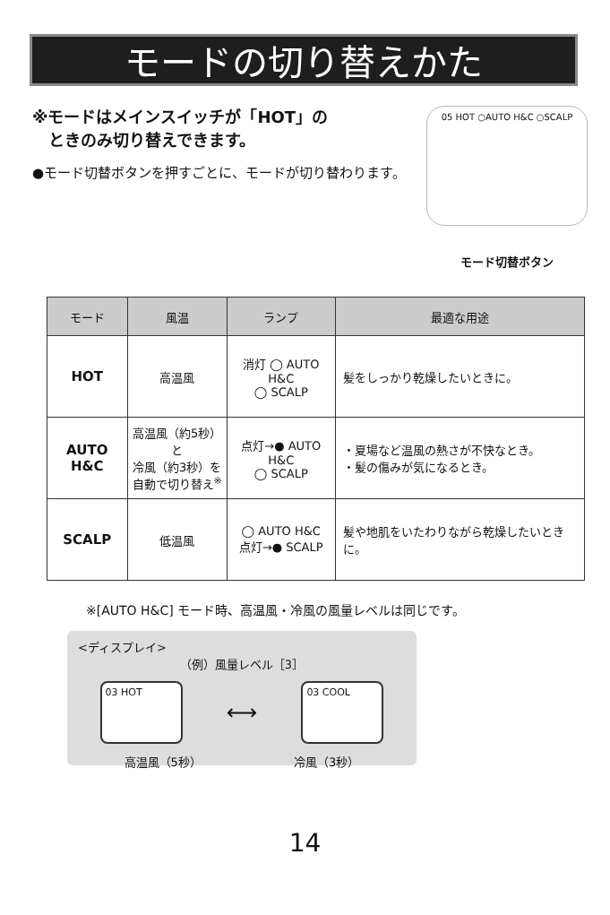モードの切り替えかた
※モードはメインスイッチが「HOT」の
　ときのみ切り替えできます。
●モード切替ボタンを押すごとに、モードが切り替わります。
05 HOT ○AUTO H&C ○SCALP
モード切替ボタン
| モード | 風温 | ランプ | 最適な用途 |
| --- | --- | --- | --- |
| HOT | 高温風 | 消灯 ◯ AUTO H&C ◯ SCALP | 髪をしっかり乾燥したいときに。 |
| AUTO H&C | 高温風（約5秒）と 冷風（約3秒）を 自動で切り替え<sup>※</sup> | 点灯→● AUTO H&C ◯ SCALP | ・夏場など温風の熱さが不快なとき。 ・髪の傷みが気になるとき。 |
| SCALP | 低温風 | ◯ AUTO H&C 点灯→● SCALP | 髪や地肌をいたわりながら乾燥したいときに。 |
※[AUTO H&C] モード時、高温風・冷風の風量レベルは同じです。
<ディスプレイ>
（例）風量レベル［3］
03 HOT
⟷
03 COOL
高温風（5秒） 冷風（3秒）
14